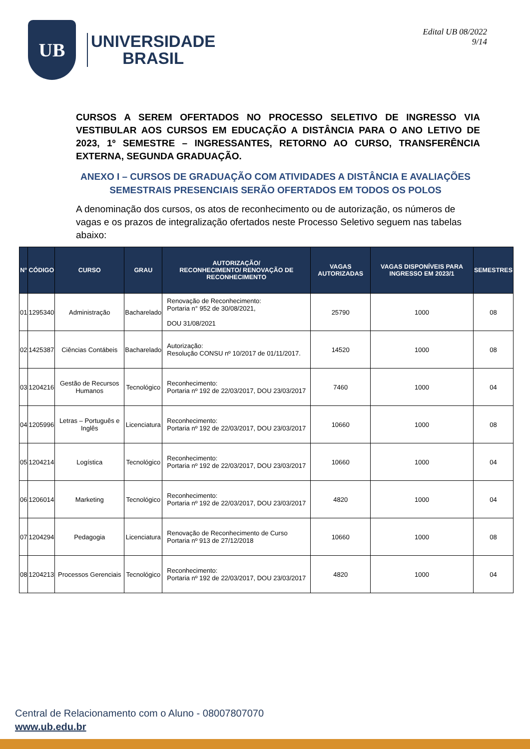UB
UNIVERSIDADE
BRASIL
Edital UB 08/2022
9/14
CURSOS A SEREM OFERTADOS NO PROCESSO SELETIVO DE INGRESSO VIA VESTIBULAR AOS CURSOS EM EDUCAÇÃO A DISTÂNCIA PARA O ANO LETIVO DE 2023, 1º SEMESTRE – INGRESSANTES, RETORNO AO CURSO, TRANSFERÊNCIA EXTERNA, SEGUNDA GRADUAÇÃO.
ANEXO I – CURSOS DE GRADUAÇÃO COM ATIVIDADES A DISTÂNCIA E AVALIAÇÕES SEMESTRAIS PRESENCIAIS SERÃO OFERTADOS EM TODOS OS POLOS
A denominação dos cursos, os atos de reconhecimento ou de autorização, os números de vagas e os prazos de integralização ofertados neste Processo Seletivo seguem nas tabelas abaixo:
| N° | CÓDIGO | CURSO | GRAU | AUTORIZAÇÃO/ RECONHECIMENTO/ RENOVAÇÃO DE RECONHECIMENTO | VAGAS AUTORIZADAS | VAGAS DISPONÍVEIS PARA INGRESSO EM 2023/1 | SEMESTRES |
| --- | --- | --- | --- | --- | --- | --- | --- |
| 01 | 1295340 | Administração | Bacharelado | Renovação de Reconhecimento: Portaria n° 952 de 30/08/2021, DOU 31/08/2021 | 25790 | 1000 | 08 |
| 02 | 1425387 | Ciências Contábeis | Bacharelado | Autorização: Resolução CONSU nº 10/2017 de 01/11/2017. | 14520 | 1000 | 08 |
| 03 | 1204216 | Gestão de Recursos Humanos | Tecnológico | Reconhecimento: Portaria nº 192 de 22/03/2017, DOU 23/03/2017 | 7460 | 1000 | 04 |
| 04 | 1205996 | Letras – Português e Inglês | Licenciatura | Reconhecimento: Portaria nº 192 de 22/03/2017, DOU 23/03/2017 | 10660 | 1000 | 08 |
| 05 | 1204214 | Logística | Tecnológico | Reconhecimento: Portaria nº 192 de 22/03/2017, DOU 23/03/2017 | 10660 | 1000 | 04 |
| 06 | 1206014 | Marketing | Tecnológico | Reconhecimento: Portaria nº 192 de 22/03/2017, DOU 23/03/2017 | 4820 | 1000 | 04 |
| 07 | 1204294 | Pedagogia | Licenciatura | Renovação de Reconhecimento de Curso Portaria nº 913 de 27/12/2018 | 10660 | 1000 | 08 |
| 08 | 1204213 | Processos Gerenciais | Tecnológico | Reconhecimento: Portaria nº 192 de 22/03/2017, DOU 23/03/2017 | 4820 | 1000 | 04 |
Central de Relacionamento com o Aluno - 08007807070
www.ub.edu.br